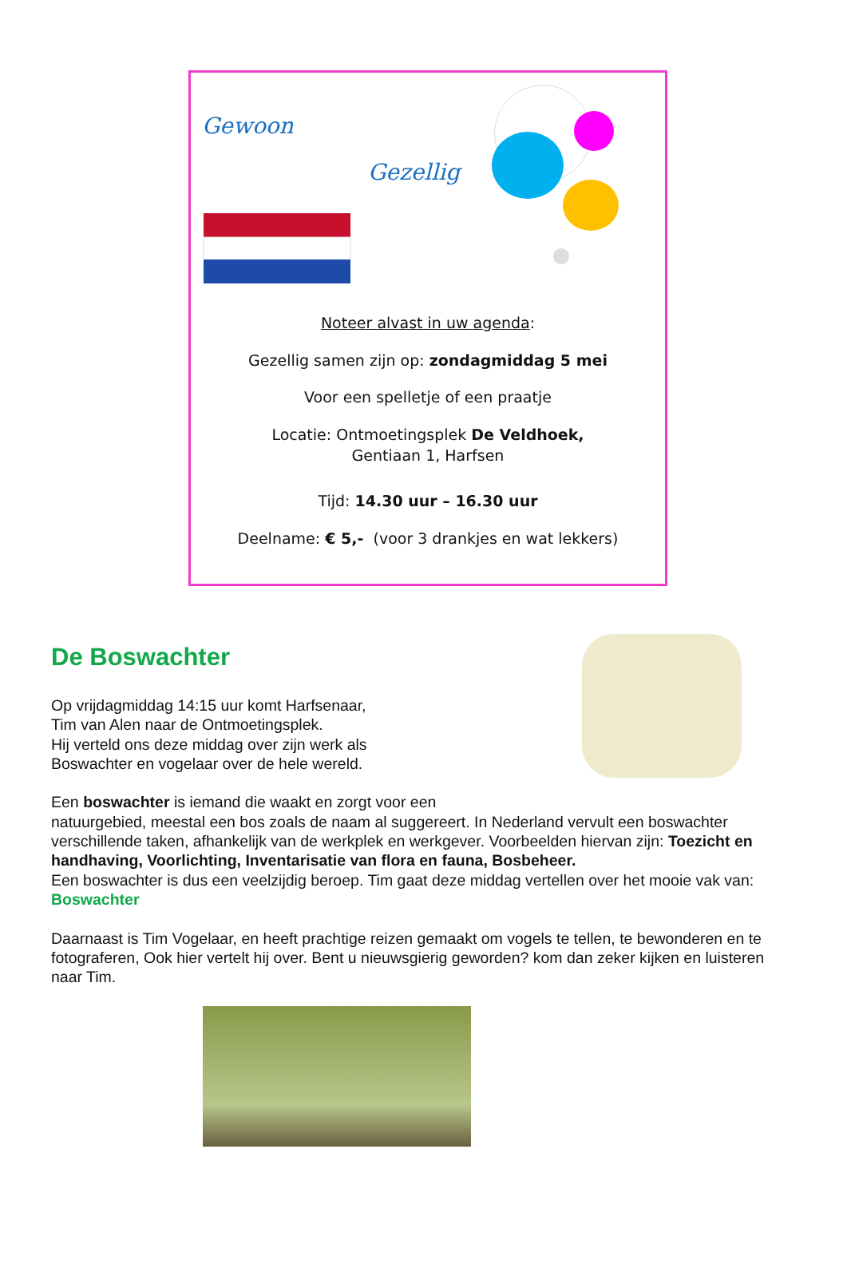Gewoon
Gezellig
Noteer alvast in uw agenda:
Gezellig samen zijn op: zondagmiddag 5 mei
Voor een spelletje of een praatje
Locatie: Ontmoetingsplek De Veldhoek,
Gentiaan 1, Harfsen
Tijd: 14.30 uur – 16.30 uur
Deelname: € 5,- (voor 3 drankjes en wat lekkers)
De Boswachter
Op vrijdagmiddag 14:15 uur komt Harfsenaar,
Tim van Alen naar de Ontmoetingsplek.
Hij verteld ons deze middag over zijn werk als
Boswachter en vogelaar over de hele wereld.
Een boswachter is iemand die waakt en zorgt voor een
natuurgebied, meestal een bos zoals de naam al suggereert. In Nederland vervult een boswachter verschillende taken, afhankelijk van de werkplek en werkgever. Voorbeelden hiervan zijn: Toezicht en handhaving, Voorlichting, Inventarisatie van flora en fauna, Bosbeheer.
Een boswachter is dus een veelzijdig beroep. Tim gaat deze middag vertellen over het mooie vak van: Boswachter
Daarnaast is Tim Vogelaar, en heeft prachtige reizen gemaakt om vogels te tellen, te bewonderen en te fotograferen, Ook hier vertelt hij over. Bent u nieuwsgierig geworden? kom dan zeker kijken en luisteren naar Tim.